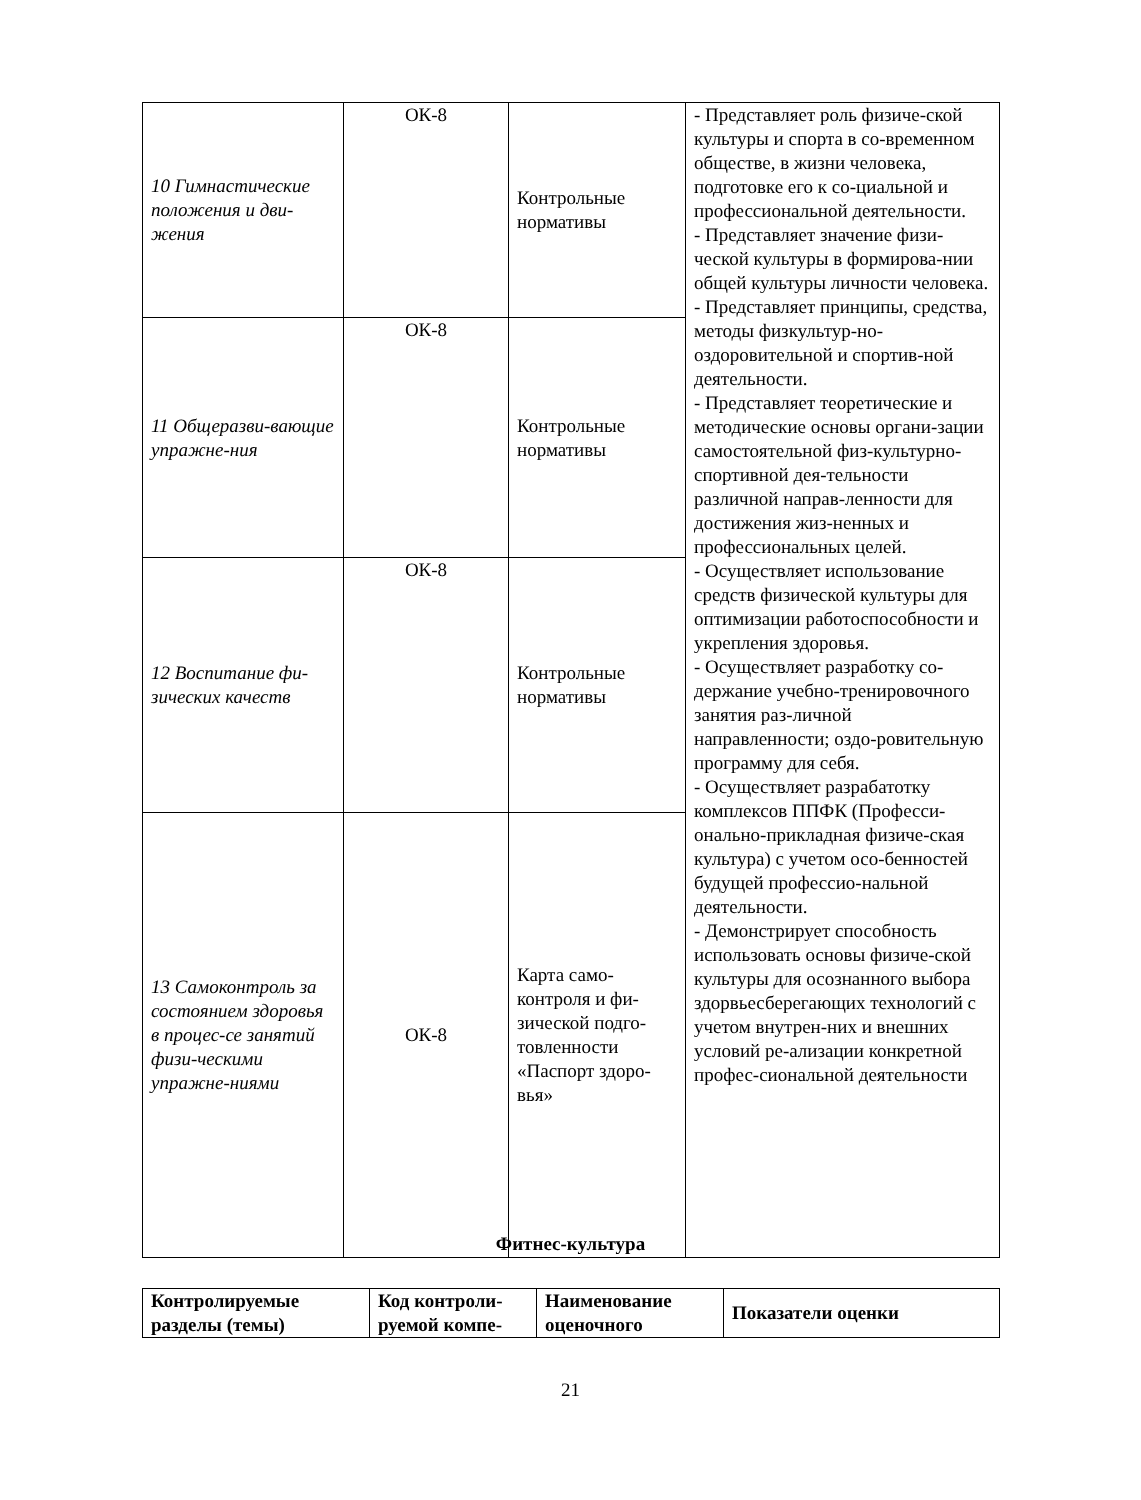| 10 Гимнастические положения и дви-жения | ОК-8 | Контрольные нормативы | - Представляет роль физиче-ской культуры и спорта в со-временном обществе, в жизни человека, подготовке его к со-циальной и профессиональной деятельности. - Представляет значение физи-ческой культуры в формирова-нии общей культуры личности человека. - Представляет принципы, средства, методы физкультур-но-оздоровительной и спортив-ной деятельности. - Представляет теоретические и методические основы органи-зации самостоятельной физ-культурно-спортивной дея-тельности различной направ-ленности для достижения жиз-ненных и профессиональных целей. - Осуществляет использование средств физической культуры для оптимизации работоспособности и укрепления здоровья. - Осуществляет разработку со-держание учебно-тренировочного занятия раз-личной направленности; оздо-ровительную программу для себя. - Осуществляет разрабатотку комплексов ППФК (Професси-онально-прикладная физиче-ская культура) с учетом осо-бенностей будущей профессио-нальной деятельности. - Демонстрирует способность использовать основы физиче-ской культуры для осознанного выбора здорвьесберегающих технологий с учетом внутрен-них и внешних условий ре-ализации конкретной профес-сиональной деятельности |
| 11 Общеразви-вающие упражне-ния | ОК-8 | Контрольные нормативы | |
| 12 Воспитание фи-зических качеств | ОК-8 | Контрольные нормативы | |
| 13 Самоконтроль за состоянием здоровья в процес-се занятий физи-ческими упражне-ниями | ОК-8 | Карта само-контроля и фи-зической подго-товленности «Паспорт здоро-вья» | |
Фитнес-культура
| Контролируемые разделы (темы) | Код контроли-руемой компе- | Наименование оценочного | Показатели оценки |
| --- | --- | --- | --- |
21